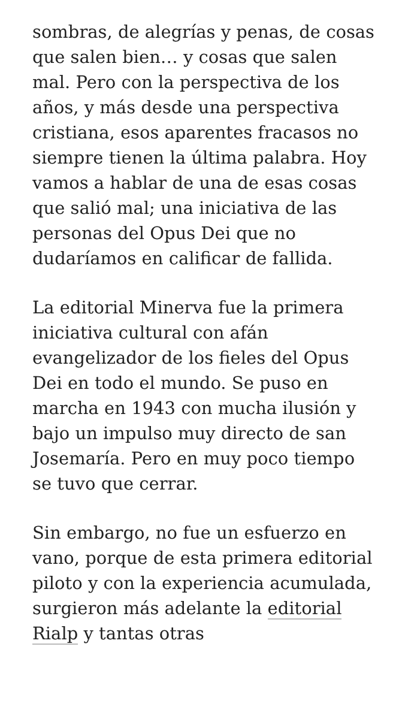sombras, de alegrías y penas, de cosas que salen bien… y cosas que salen mal. Pero con la perspectiva de los años, y más desde una perspectiva cristiana, esos aparentes fracasos no siempre tienen la última palabra. Hoy vamos a hablar de una de esas cosas que salió mal; una iniciativa de las personas del Opus Dei que no dudaríamos en calificar de fallida.
La editorial Minerva fue la primera iniciativa cultural con afán evangelizador de los fieles del Opus Dei en todo el mundo. Se puso en marcha en 1943 con mucha ilusión y bajo un impulso muy directo de san Josemaría. Pero en muy poco tiempo se tuvo que cerrar.
Sin embargo, no fue un esfuerzo en vano, porque de esta primera editorial piloto y con la experiencia acumulada, surgieron más adelante la editorial Rialp y tantas otras